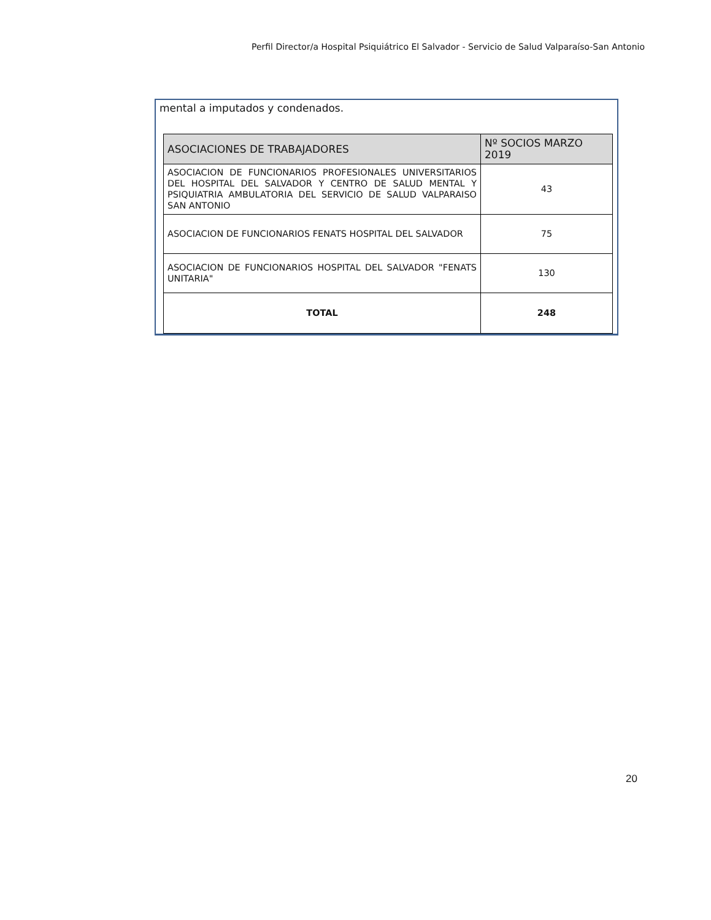Perfil Director/a Hospital Psiquiátrico El Salvador - Servicio de Salud Valparaíso-San Antonio
mental a imputados y condenados.
| ASOCIACIONES DE TRABAJADORES | Nº SOCIOS MARZO 2019 |
| --- | --- |
| ASOCIACION DE FUNCIONARIOS PROFESIONALES UNIVERSITARIOS DEL HOSPITAL DEL SALVADOR Y CENTRO DE SALUD MENTAL Y PSIQUIATRIA AMBULATORIA DEL SERVICIO DE SALUD VALPARAISO SAN ANTONIO | 43 |
| ASOCIACION DE FUNCIONARIOS FENATS HOSPITAL DEL SALVADOR | 75 |
| ASOCIACION DE FUNCIONARIOS HOSPITAL DEL SALVADOR "FENATS UNITARIA" | 130 |
| TOTAL | 248 |
20